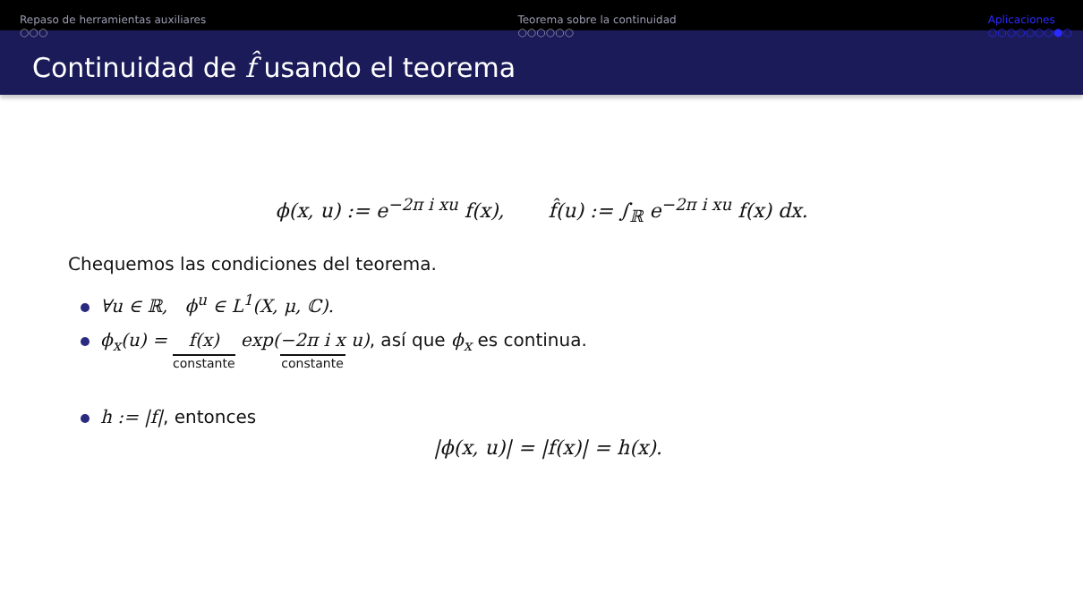Repaso de herramientas auxiliares
○○○
Teorema sobre la continuidad
○○○○○○
Aplicaciones
○○○○○○○●○
Continuidad de f̂ usando el teorema
ϕ(x, u) := e<sup>−2π i xu</sup> f(x), f̂(u) := ∫<sub>ℝ</sub> e<sup>−2π i xu</sup> f(x) dx.
Chequemos las condiciones del teorema.
∀u ∈ ℝ, ϕ<sup>u</sup> ∈ L<sup>1</sup>(X, μ, ℂ).
ϕ<sub>x</sub>(u) = f(x) constante exp(−2π i x constante u), así que ϕ<sub>x</sub> es continua.
h := |f|, entonces
|ϕ(x, u)| = |f(x)| = h(x).